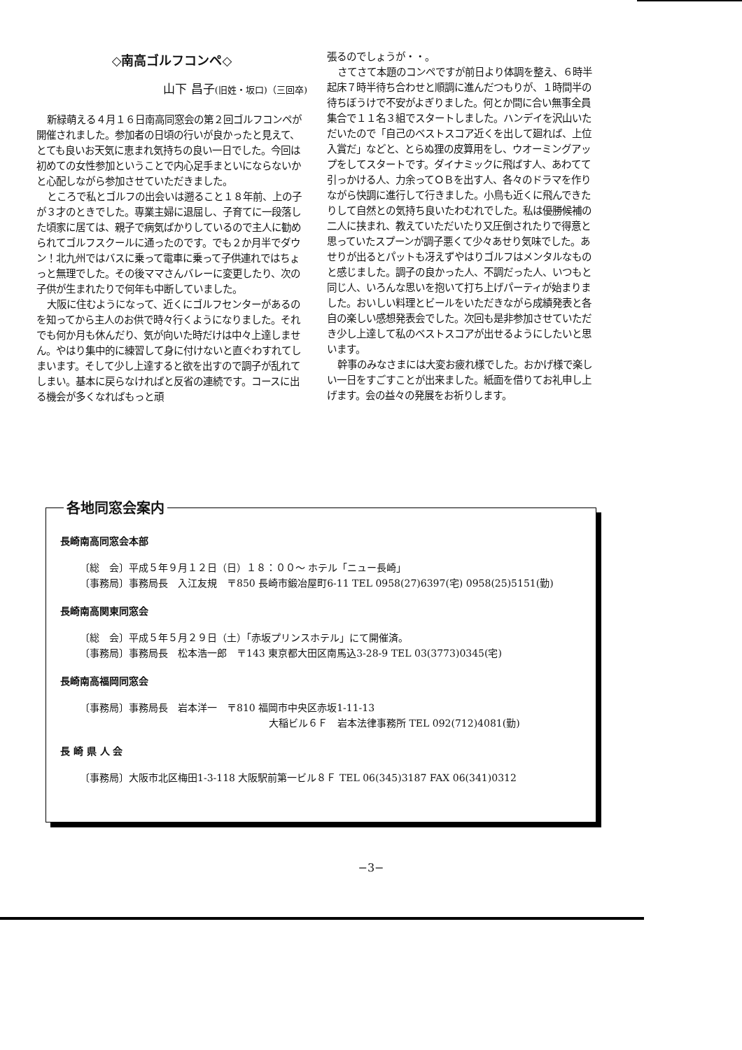◇南高ゴルフコンペ◇
山下 昌子(旧姓・坂口)（三回卒)
新緑萌える４月１６日南高同窓会の第２回ゴルフコンペが開催されました。参加者の日頃の行いが良かったと見えて、とても良いお天気に恵まれ気持ちの良い一日でした。今回は初めての女性参加ということで内心足手まといにならないかと心配しながら参加させていただきました。
ところで私とゴルフの出会いは遡ること１８年前、上の子が３才のときでした。専業主婦に退屈し、子育てに一段落した頃家に居ては、親子で病気ばかりしているので主人に勧められてゴルフスクールに通ったのです。でも２か月半でダウン！北九州ではバスに乗って電車に乗って子供連れではちょっと無理でした。その後ママさんバレーに変更したり、次の子供が生まれたりで何年も中断していました。
大阪に住むようになって、近くにゴルフセンターがあるのを知ってから主人のお供で時々行くようになりました。それでも何か月も休んだり、気が向いた時だけは中々上達しません。やはり集中的に練習して身に付けないと直ぐわすれてしまいます。そして少し上達すると欲を出すので調子が乱れてしまい。基本に戻らなければと反省の連続です。コースに出る機会が多くなればもっと頑
張るのでしょうが・・。
さてさて本題のコンペですが前日より体調を整え、６時半起床７時半待ち合わせと順調に進んだつもりが、１時間半の待ちぼうけで不安がよぎりました。何とか間に合い無事全員集合で１１名３組でスタートしました。ハンデイを沢山いただいたので「自己のベストスコア近くを出して廻れば、上位入賞だ」などと、とらぬ狸の皮算用をし、ウオーミングアップをしてスタートです。ダイナミックに飛ばす人、あわてて引っかける人、力余ってＯＢを出す人、各々のドラマを作りながら快調に進行して行きました。小鳥も近くに飛んできたりして自然との気持ち良いたわむれでした。私は優勝候補の二人に挟まれ、教えていただいたり又圧倒されたりで得意と思っていたスプーンが調子悪くて少々あせり気味でした。あせりが出るとパットも冴えずやはりゴルフはメンタルなものと感じました。調子の良かった人、不調だった人、いつもと同じ人、いろんな思いを抱いて打ち上げパーティが始まりました。おいしい料理とビールをいただきながら成績発表と各自の楽しい感想発表会でした。次回も是非参加させていただき少し上達して私のベストスコアが出せるようにしたいと思います。
幹事のみなさまには大変お疲れ様でした。おかげ様で楽しい一日をすごすことが出来ました。紙面を借りてお礼申し上げます。会の益々の発展をお祈りします。
各地同窓会案内
長崎南高同窓会本部
〔総　会〕平成５年９月１２日（日）１８：００〜 ホテル「ニュー長崎」
〔事務局〕事務局長　入江友規　〒850 長崎市鍛冶屋町6-11 TEL 0958(27)6397(宅) 0958(25)5151(勤)
長崎南高関東同窓会
〔総　会〕平成５年５月２９日（土）「赤坂プリンスホテル」にて開催済。
〔事務局〕事務局長　松本浩一郎　〒143 東京都大田区南馬込3-28-9 TEL 03(3773)0345(宅)
長崎南高福岡同窓会
〔事務局〕事務局長　岩本洋一　〒810 福岡市中央区赤坂1-11-13
大稲ビル６Ｆ　岩本法律事務所 TEL 092(712)4081(勤)
長 崎 県 人 会
〔事務局〕大阪市北区梅田1-3-118 大阪駅前第一ビル８Ｆ TEL 06(345)3187 FAX 06(341)0312
−3−